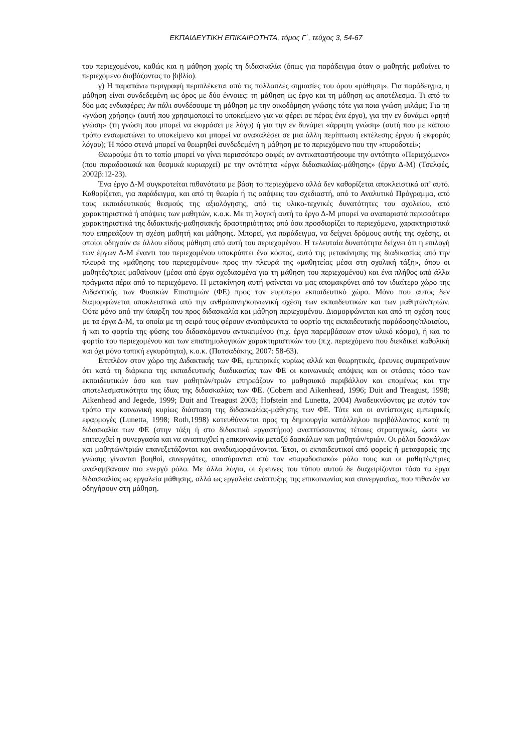ΕΚΠΑΙΔΕΥΤΙΚΗ ΕΠΙΚΑΙΡΟΤΗΤΑ, τόμος Γ΄, τεύχος 3, 54-67
του περιεχομένου, καθώς και η μάθηση χωρίς τη διδασκαλία (όπως για παράδειγμα όταν ο μαθητής μαθαίνει το περιεχόμενο διαβάζοντας το βιβλίο).
γ) Η παραπάνω περιγραφή περιπλέκεται από τις πολλαπλές σημασίες του όρου «μάθηση». Για παράδειγμα, η μάθηση είναι συνδεδεμένη ως όρος με δύο έννοιες: τη μάθηση ως έργο και τη μάθηση ως αποτέλεσμα. Τι από τα δύο μας ενδιαφέρει; Αν πάλι συνδέσουμε τη μάθηση με την οικοδόμηση γνώσης τότε για ποια γνώση μιλάμε; Για τη «γνώση χρήσης» (αυτή που χρησιμοποιεί το υποκείμενο για να φέρει σε πέρας ένα έργο), για την εν δυνάμει «ρητή γνώση» (τη γνώση που μπορεί να εκφράσει με λόγο) ή για την εν δυνάμει «άρρητη γνώση» (αυτή που με κάποιο τρόπο ενσωματώνει το υποκείμενο και μπορεί να ανακαλέσει σε μια άλλη περίπτωση εκτέλεσης έργου ή εκφοράς λόγου); Ή πόσο στενά μπορεί να θεωρηθεί συνδεδεμένη η μάθηση με το περιεχόμενο που την «πυροδοτεί»;
Θεωρούμε ότι το τοπίο μπορεί να γίνει περισσότερο σαφές αν αντικαταστήσουμε την οντότητα «Περιεχόμενο» (που παραδοσιακά και θεσμικά κυριαρχεί) με την οντότητα «έργα διδασκαλίας-μάθησης» (έργα Δ-Μ) (Τσελφές, 2002β:12-23).
Ένα έργο Δ-Μ συγκροτείται πιθανότατα με βάση το περιεχόμενο αλλά δεν καθορίζεται αποκλειστικά απ’ αυτό. Καθορίζεται, για παράδειγμα, και από τη θεωρία ή τις απόψεις του σχεδιαστή, από το Αναλυτικό Πρόγραμμα, από τους εκπαιδευτικούς θεσμούς της αξιολόγησης, από τις υλικο-τεχνικές δυνατότητες του σχολείου, από χαρακτηριστικά ή απόψεις των μαθητών, κ.ο.κ. Με τη λογική αυτή το έργο Δ-Μ μπορεί να αναπαριστά περισσότερα χαρακτηριστικά της διδακτικής-μαθησιακής δραστηριότητας από όσα προσδιορίζει το περιεχόμενο, χαρακτηριστικά που επηρεάζουν τη σχέση μαθητή και μάθησης. Μπορεί, για παράδειγμα, να δείχνει δρόμους αυτής της σχέσης, οι οποίοι οδηγούν σε άλλου είδους μάθηση από αυτή του περιεχομένου. Η τελευταία δυνατότητα δείχνει ότι η επιλογή των έργων Δ-Μ έναντι του περιεχομένου υποκρύπτει ένα κόστος, αυτό της μετακίνησης της διαδικασίας από την πλευρά της «μάθησης του περιεχομένου» προς την πλευρά της «μαθητείας μέσα στη σχολική τάξη», όπου οι μαθητές/τριες μαθαίνουν (μέσα από έργα σχεδιασμένα για τη μάθηση του περιεχομένου) και ένα πλήθος από άλλα πράγματα πέρα από το περιεχόμενο. Η μετακίνηση αυτή φαίνεται να μας απομακρύνει από τον ιδιαίτερο χώρο της Διδακτικής των Φυσικών Επιστημών (ΦΕ) προς τον ευρύτερο εκπαιδευτικό χώρο. Μόνο που αυτός δεν διαμορφώνεται αποκλειστικά από την ανθρώπινη/κοινωνική σχέση των εκπαιδευτικών και των μαθητών/τριών. Ούτε μόνο από την ύπαρξη του προς διδασκαλία και μάθηση περιεχομένου. Διαμορφώνεται και από τη σχέση τους με τα έργα Δ-Μ, τα οποία με τη σειρά τους φέρουν αναπόφευκτα το φορτίο της εκπαιδευτικής παράδοσης/πλαισίου, ή και το φορτίο της φύσης του διδασκόμενου αντικειμένου (π.χ. έργα παρεμβάσεων στον υλικό κόσμο), ή και το φορτίο του περιεχομένου και των επιστημολογικών χαρακτηριστικών του (π.χ. περιεχόμενο που διεκδικεί καθολική και όχι μόνο τοπική εγκυρότητα), κ.ο.κ. (Πατσαδάκης, 2007: 58-63).
Επιπλέον στον χώρο της Διδακτικής των ΦΕ, εμπειρικές κυρίως αλλά και θεωρητικές, έρευνες συμπεραίνουν ότι κατά τη διάρκεια της εκπαιδευτικής διαδικασίας των ΦΕ οι κοινωνικές απόψεις και οι στάσεις τόσο των εκπαιδευτικών όσο και των μαθητών/τριών επηρεάζουν το μαθησιακό περιβάλλον και επομένως και την αποτελεσματικότητα της ίδιας της διδασκαλίας των ΦΕ. (Cobern and Aikenhead, 1996; Duit and Treagust, 1998; Aikenhead and Jegede, 1999; Duit and Treagust 2003; Hofstein and Lunetta, 2004) Αναδεικνύοντας με αυτόν τον τρόπο την κοινωνική κυρίως διάσταση της διδασκαλίας-μάθησης των ΦΕ. Τότε και οι αντίστοιχες εμπειρικές εφαρμογές (Lunetta, 1998; Roth,1998) κατευθύνονται προς τη δημιουργία κατάλληλου περιβάλλοντος κατά τη διδασκαλία των ΦΕ (στην τάξη ή στο διδακτικό εργαστήριο) αναπτύσσοντας τέτοιες στρατηγικές, ώστε να επιτευχθεί η συνεργασία και να αναπτυχθεί η επικοινωνία μεταξύ δασκάλων και μαθητών/τριών. Οι ρόλοι δασκάλων και μαθητών/τριών επανεξετάζονται και αναδιαμορφώνονται. Έτσι, οι εκπαιδευτικοί από φορείς ή μεταφορείς της γνώσης γίνονται βοηθοί, συνεργάτες, αποσύρονται από τον «παραδοσιακό» ρόλο τους και οι μαθητές/τριες αναλαμβάνουν πιο ενεργό ρόλο. Με άλλα λόγια, οι έρευνες του τύπου αυτού δε διαχειρίζονται τόσο τα έργα διδασκαλίας ως εργαλεία μάθησης, αλλά ως εργαλεία ανάπτυξης της επικοινωνίας και συνεργασίας, που πιθανόν να οδηγήσουν στη μάθηση.